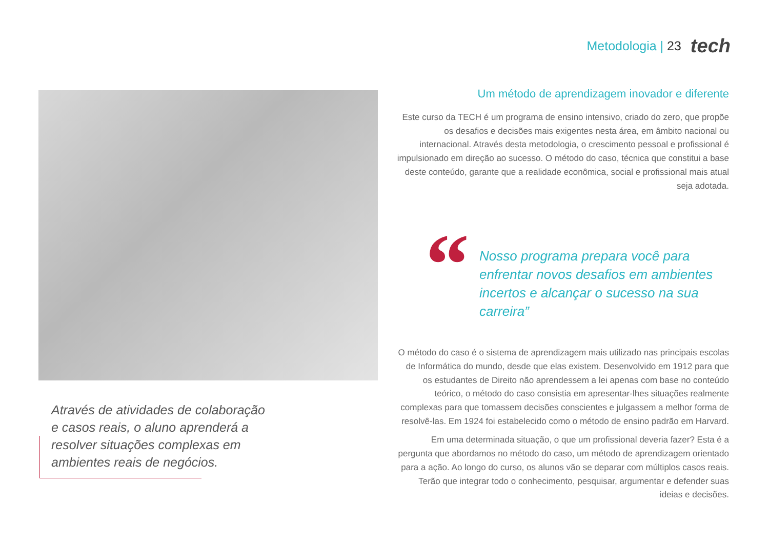Metodologia | 23
tech
Através de atividades de colaboração e casos reais, o aluno aprenderá a resolver situações complexas em ambientes reais de negócios.
Um método de aprendizagem inovador e diferente
Este curso da TECH é um programa de ensino intensivo, criado do zero, que propõe os desafios e decisões mais exigentes nesta área, em âmbito nacional ou internacional. Através desta metodologia, o crescimento pessoal e profissional é impulsionado em direção ao sucesso. O método do caso, técnica que constitui a base deste conteúdo, garante que a realidade econômica, social e profissional mais atual seja adotada.
“
Nosso programa prepara você para enfrentar novos desafios em ambientes incertos e alcançar o sucesso na sua carreira”
O método do caso é o sistema de aprendizagem mais utilizado nas principais escolas de Informática do mundo, desde que elas existem. Desenvolvido em 1912 para que os estudantes de Direito não aprendessem a lei apenas com base no conteúdo teórico, o método do caso consistia em apresentar-lhes situações realmente complexas para que tomassem decisões conscientes e julgassem a melhor forma de resolvê-las. Em 1924 foi estabelecido como o método de ensino padrão em Harvard.
Em uma determinada situação, o que um profissional deveria fazer? Esta é a pergunta que abordamos no método do caso, um método de aprendizagem orientado para a ação. Ao longo do curso, os alunos vão se deparar com múltiplos casos reais. Terão que integrar todo o conhecimento, pesquisar, argumentar e defender suas ideias e decisões.